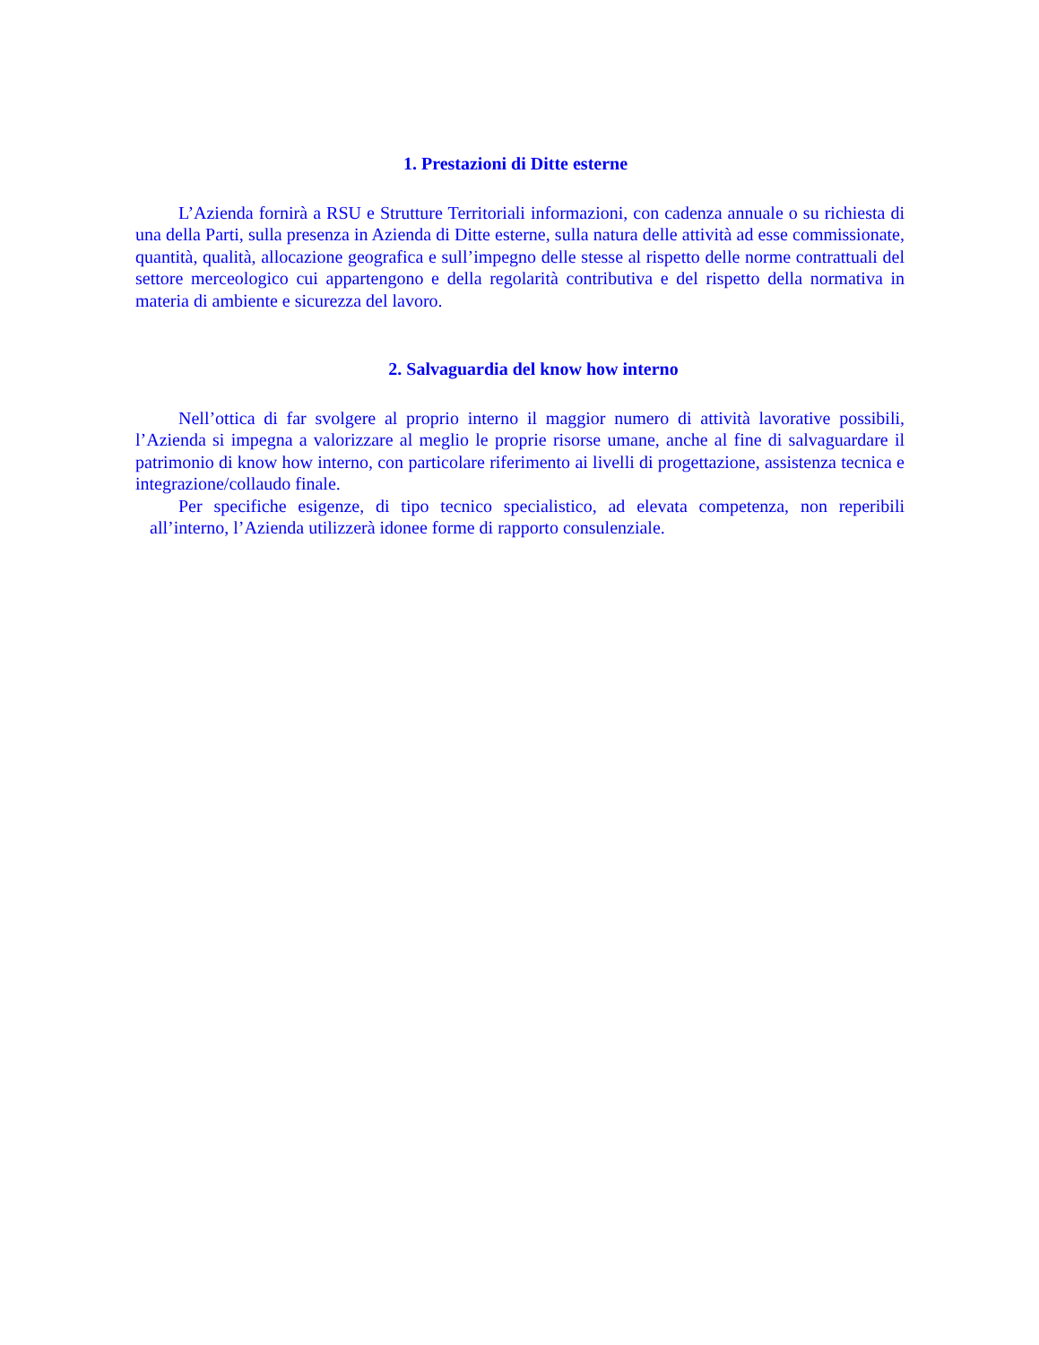1. Prestazioni di Ditte esterne
L’Azienda fornirà a RSU e Strutture Territoriali informazioni, con cadenza annuale o su richiesta di una della Parti, sulla presenza in Azienda di Ditte esterne, sulla natura delle attività ad esse commissionate, quantità, qualità, allocazione geografica e sull’impegno delle stesse al rispetto delle norme contrattuali del settore merceologico cui appartengono e della regolarità contributiva e del rispetto della normativa in materia di ambiente e sicurezza del lavoro.
2. Salvaguardia del know how interno
Nell’ottica di far svolgere al proprio interno il maggior numero di attività lavorative possibili, l’Azienda si impegna a valorizzare al meglio le proprie risorse umane, anche al fine di salvaguardare il patrimonio di know how interno, con particolare riferimento ai livelli di progettazione, assistenza tecnica e integrazione/collaudo finale.
Per specifiche esigenze, di tipo tecnico specialistico, ad elevata competenza, non reperibili all’interno, l’Azienda utilizzerà idonee forme di rapporto consulenziale.